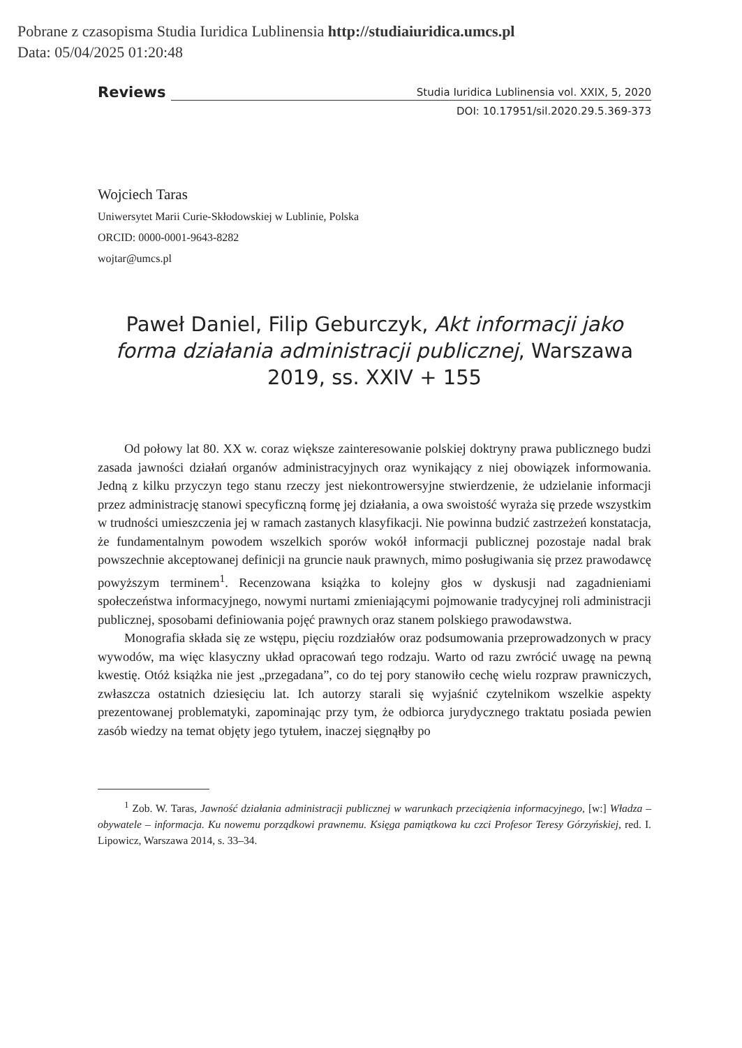Pobrane z czasopisma Studia Iuridica Lublinensia http://studiaiuridica.umcs.pl
Data: 05/04/2025 01:20:48
Reviews
Studia Iuridica Lublinensia vol. XXIX, 5, 2020
DOI: 10.17951/sil.2020.29.5.369-373
Wojciech Taras
Uniwersytet Marii Curie-Skłodowskiej w Lublinie, Polska
ORCID: 0000-0001-9643-8282
wojtar@umcs.pl
Paweł Daniel, Filip Geburczyk, Akt informacji jako forma działania administracji publicznej, Warszawa 2019, ss. XXIV + 155
Od połowy lat 80. XX w. coraz większe zainteresowanie polskiej doktryny prawa publicznego budzi zasada jawności działań organów administracyjnych oraz wynikający z niej obowiązek informowania. Jedną z kilku przyczyn tego stanu rzeczy jest niekontrowersyjne stwierdzenie, że udzielanie informacji przez administrację stanowi specyficzną formę jej działania, a owa swoistość wyraża się przede wszystkim w trudności umieszczenia jej w ramach zastanych klasyfikacji. Nie powinna budzić zastrzeżeń konstatacja, że fundamentalnym powodem wszelkich sporów wokół informacji publicznej pozostaje nadal brak powszechnie akceptowanej definicji na gruncie nauk prawnych, mimo posługiwania się przez prawodawcę powyższym terminem<sup>1</sup>. Recenzowana książka to kolejny głos w dyskusji nad zagadnieniami społeczeństwa informacyjnego, nowymi nurtami zmieniającymi pojmowanie tradycyjnej roli administracji publicznej, sposobami definiowania pojęć prawnych oraz stanem polskiego prawodawstwa.
Monografia składa się ze wstępu, pięciu rozdziałów oraz podsumowania przeprowadzonych w pracy wywodów, ma więc klasyczny układ opracowań tego rodzaju. Warto od razu zwrócić uwagę na pewną kwestię. Otóż książka nie jest „przegadana”, co do tej pory stanowiło cechę wielu rozpraw prawniczych, zwłaszcza ostatnich dziesięciu lat. Ich autorzy starali się wyjaśnić czytelnikom wszelkie aspekty prezentowanej problematyki, zapominając przy tym, że odbiorca jurydycznego traktatu posiada pewien zasób wiedzy na temat objęty jego tytułem, inaczej sięgnąłby po
<sup>1</sup> Zob. W. Taras, Jawność działania administracji publicznej w warunkach przeciążenia informacyjnego, [w:] Władza – obywatele – informacja. Ku nowemu porządkowi prawnemu. Księga pamiątkowa ku czci Profesor Teresy Górzyńskiej, red. I. Lipowicz, Warszawa 2014, s. 33–34.